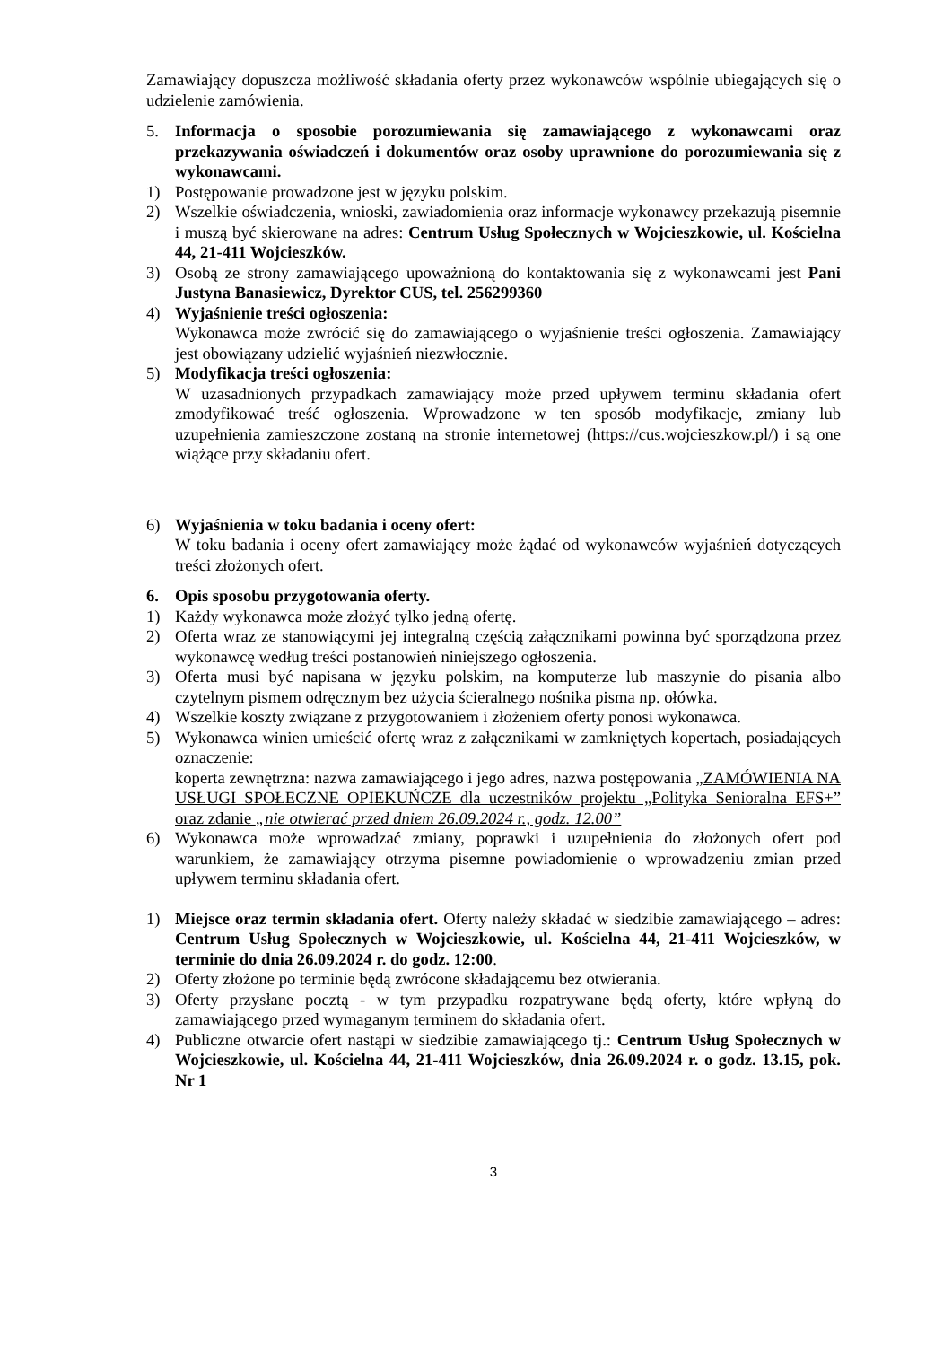Zamawiający dopuszcza możliwość składania oferty przez wykonawców wspólnie ubiegających się o udzielenie zamówienia.
5. Informacja o sposobie porozumiewania się zamawiającego z wykonawcami oraz przekazywania oświadczeń i dokumentów oraz osoby uprawnione do porozumiewania się z wykonawcami.
1) Postępowanie prowadzone jest w języku polskim.
2) Wszelkie oświadczenia, wnioski, zawiadomienia oraz informacje wykonawcy przekazują pisemnie i muszą być skierowane na adres: Centrum Usług Społecznych w Wojcieszkowie, ul. Kościelna 44, 21-411 Wojcieszków.
3) Osobą ze strony zamawiającego upoważnioną do kontaktowania się z wykonawcami jest Pani Justyna Banasiewicz, Dyrektor CUS, tel. 256299360
4) Wyjaśnienie treści ogłoszenia:
Wykonawca może zwrócić się do zamawiającego o wyjaśnienie treści ogłoszenia. Zamawiający jest obowiązany udzielić wyjaśnień niezwłocznie.
5) Modyfikacja treści ogłoszenia:
W uzasadnionych przypadkach zamawiający może przed upływem terminu składania ofert zmodyfikować treść ogłoszenia. Wprowadzone w ten sposób modyfikacje, zmiany lub uzupełnienia zamieszczone zostaną na stronie internetowej (https://cus.wojcieszkow.pl/) i są one wiążące przy składaniu ofert.
6) Wyjaśnienia w toku badania i oceny ofert:
W toku badania i oceny ofert zamawiający może żądać od wykonawców wyjaśnień dotyczących treści złożonych ofert.
6. Opis sposobu przygotowania oferty.
1) Każdy wykonawca może złożyć tylko jedną ofertę.
2) Oferta wraz ze stanowiącymi jej integralną częścią załącznikami powinna być sporządzona przez wykonawcę według treści postanowień niniejszego ogłoszenia.
3) Oferta musi być napisana w języku polskim, na komputerze lub maszynie do pisania albo czytelnym pismem odręcznym bez użycia ścieralnego nośnika pisma np. ołówka.
4) Wszelkie koszty związane z przygotowaniem i złożeniem oferty ponosi wykonawca.
5) Wykonawca winien umieścić ofertę wraz z załącznikami w zamkniętych kopertach, posiadających oznaczenie:
koperta zewnętrzna: nazwa zamawiającego i jego adres, nazwa postępowania „ZAMÓWIENIA NA USŁUGI SPOŁECZNE OPIEKUŃCZE dla uczestników projektu „Polityka Senioralna EFS+” oraz zdanie „nie otwierać przed dniem 26.09.2024 r., godz. 12.00”
6) Wykonawca może wprowadzać zmiany, poprawki i uzupełnienia do złożonych ofert pod warunkiem, że zamawiający otrzyma pisemne powiadomienie o wprowadzeniu zmian przed upływem terminu składania ofert.
1) Miejsce oraz termin składania ofert. Oferty należy składać w siedzibie zamawiającego – adres: Centrum Usług Społecznych w Wojcieszkowie, ul. Kościelna 44, 21-411 Wojcieszków, w terminie do dnia 26.09.2024 r. do godz. 12:00.
2) Oferty złożone po terminie będą zwrócone składającemu bez otwierania.
3) Oferty przysłane pocztą - w tym przypadku rozpatrywane będą oferty, które wpłyną do zamawiającego przed wymaganym terminem do składania ofert.
4) Publiczne otwarcie ofert nastąpi w siedzibie zamawiającego tj.: Centrum Usług Społecznych w Wojcieszkowie, ul. Kościelna 44, 21-411 Wojcieszków, dnia 26.09.2024 r. o godz. 13.15, pok. Nr 1
3